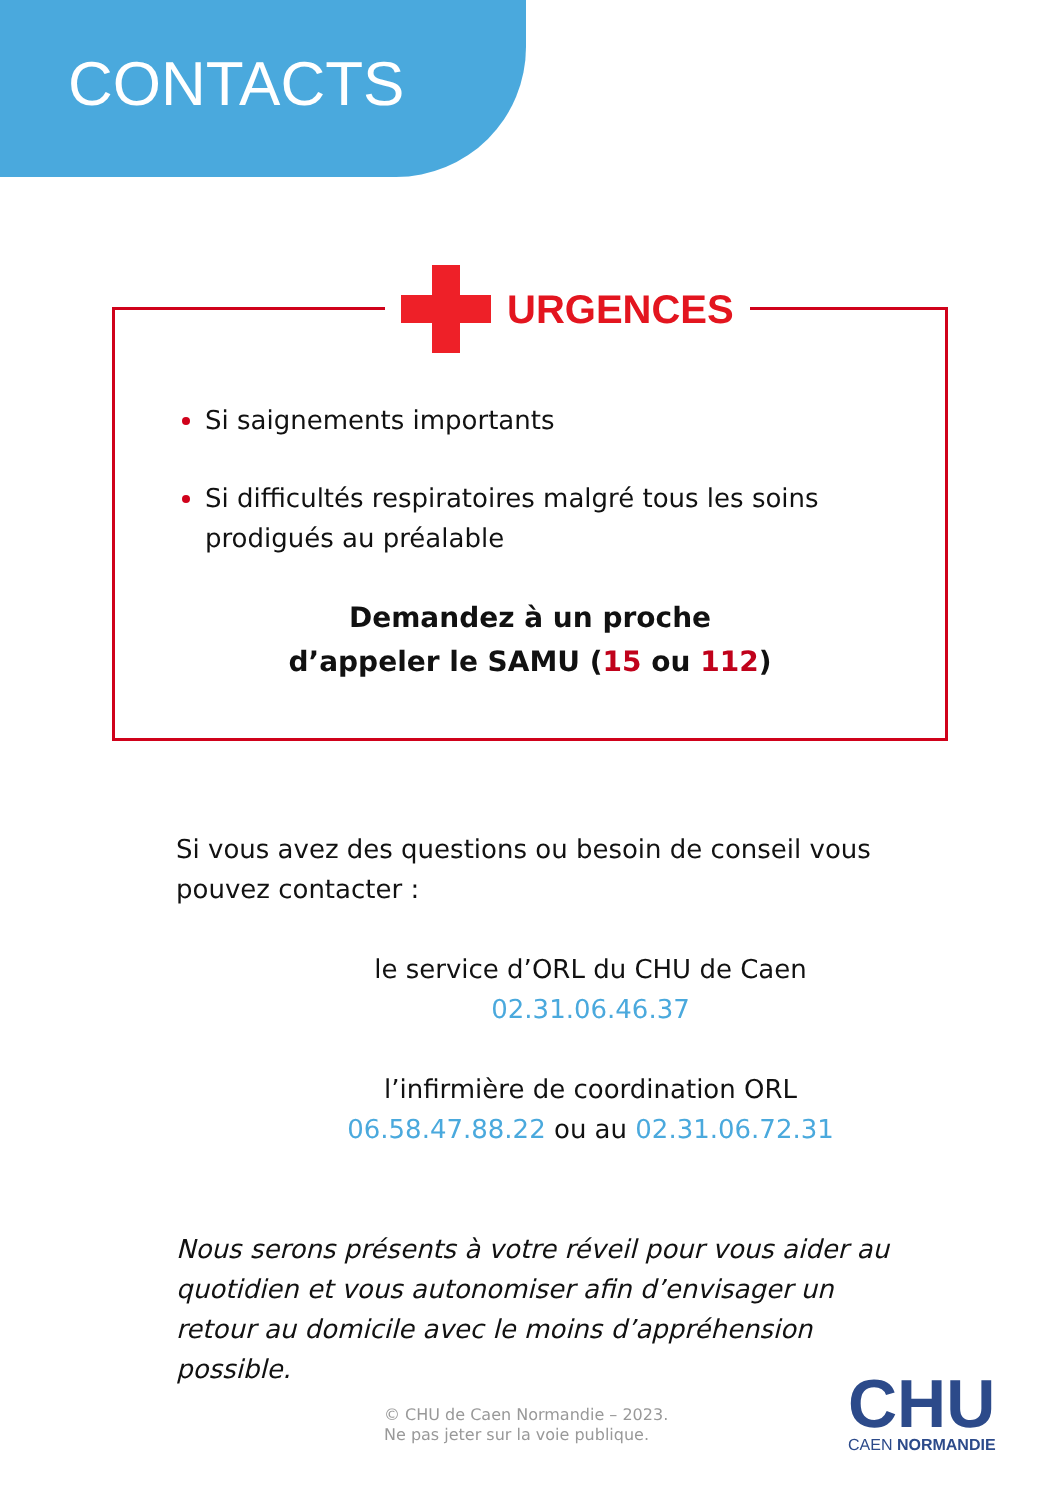CONTACTS
URGENCES
Si saignements importants
Si difficultés respiratoires malgré tous les soins prodigués au préalable
Demandez à un proche
d’appeler le SAMU (15 ou 112)
Si vous avez des questions ou besoin de conseil vous pouvez contacter :
le service d’ORL du CHU de Caen
02.31.06.46.37
l’infirmière de coordination ORL
06.58.47.88.22 ou au 02.31.06.72.31
Nous serons présents à votre réveil pour vous aider au quotidien et vous autonomiser afin d’envisager un retour au domicile avec le moins d’appréhension possible.
© CHU de Caen Normandie – 2023.
Ne pas jeter sur la voie publique.
CHU
CAEN NORMANDIE